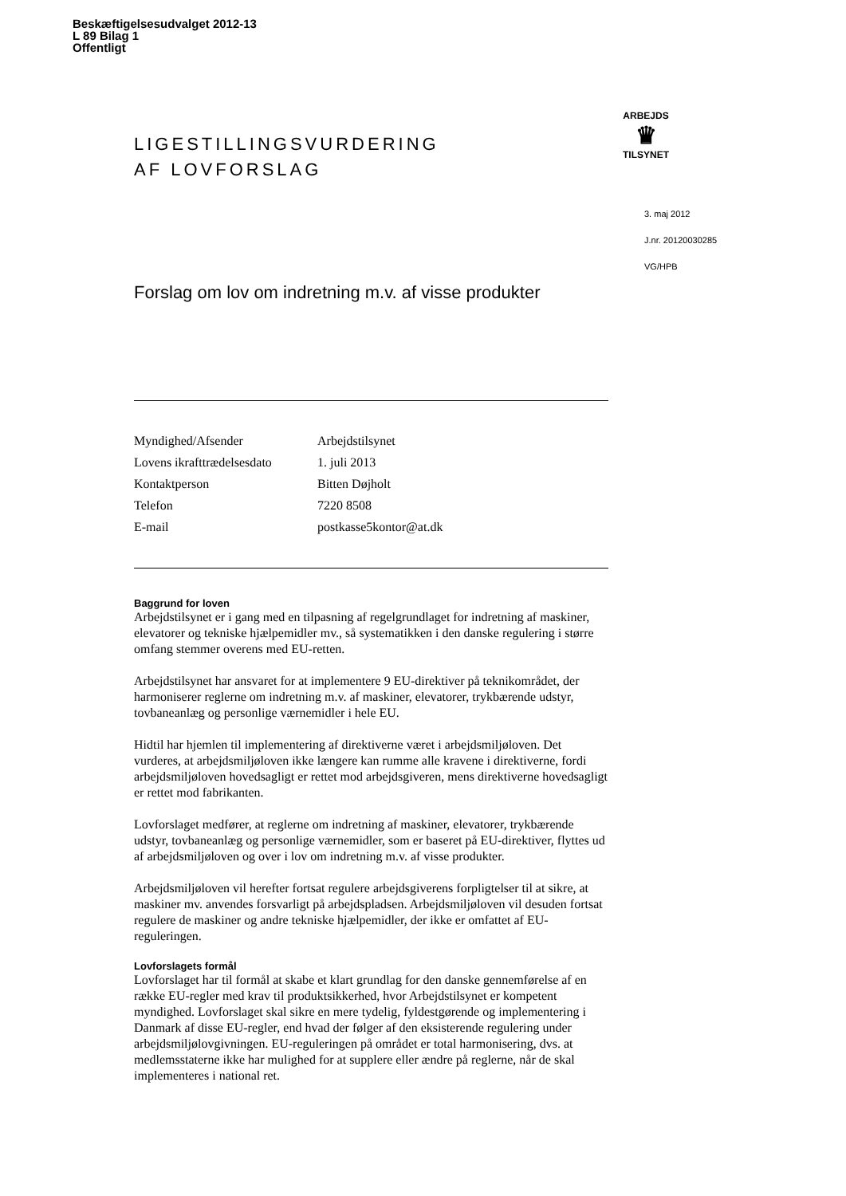Beskæftigelsesudvalget 2012-13
L 89 Bilag 1
Offentligt
ARBEJDS
♛
TILSYNET
LIGESTILLINGSVURDERING
AF LOVFORSLAG
Forslag om lov om indretning m.v. af visse produkter
| Myndighed/Afsender | Arbejdstilsynet |
| Lovens ikrafttrædelsesdato | 1. juli 2013 |
| Kontaktperson | Bitten Døjholt |
| Telefon | 7220 8508 |
| E-mail | postkasse5kontor@at.dk |
Baggrund for loven
Arbejdstilsynet er i gang med en tilpasning af regelgrundlaget for indretning af maskiner, elevatorer og tekniske hjælpemidler mv., så systematikken i den danske regulering i større omfang stemmer overens med EU-retten.
Arbejdstilsynet har ansvaret for at implementere 9 EU-direktiver på teknikområdet, der harmoniserer reglerne om indretning m.v. af maskiner, elevatorer, trykbærende udstyr, tovbaneanlæg og personlige værnemidler i hele EU.
Hidtil har hjemlen til implementering af direktiverne været i arbejdsmiljøloven. Det vurderes, at arbejdsmiljøloven ikke længere kan rumme alle kravene i direktiverne, fordi arbejdsmiljøloven hovedsagligt er rettet mod arbejdsgiveren, mens direktiverne hovedsagligt er rettet mod fabrikanten.
Lovforslaget medfører, at reglerne om indretning af maskiner, elevatorer, trykbærende udstyr, tovbaneanlæg og personlige værnemidler, som er baseret på EU-direktiver, flyttes ud af arbejdsmiljøloven og over i lov om indretning m.v. af visse produkter.
Arbejdsmiljøloven vil herefter fortsat regulere arbejdsgiverens forpligtelser til at sikre, at maskiner mv. anvendes forsvarligt på arbejdspladsen. Arbejdsmiljøloven vil desuden fortsat regulere de maskiner og andre tekniske hjælpemidler, der ikke er omfattet af EU-reguleringen.
Lovforslagets formål
Lovforslaget har til formål at skabe et klart grundlag for den danske gennemførelse af en række EU-regler med krav til produktsikkerhed, hvor Arbejdstilsynet er kompetent myndighed. Lovforslaget skal sikre en mere tydelig, fyldestgørende og implementering i Danmark af disse EU-regler, end hvad der følger af den eksisterende regulering under arbejdsmiljølovgivningen. EU-reguleringen på området er total harmonisering, dvs. at medlemsstaterne ikke har mulighed for at supplere eller ændre på reglerne, når de skal implementeres i national ret.
3. maj 2012
J.nr. 20120030285
VG/HPB